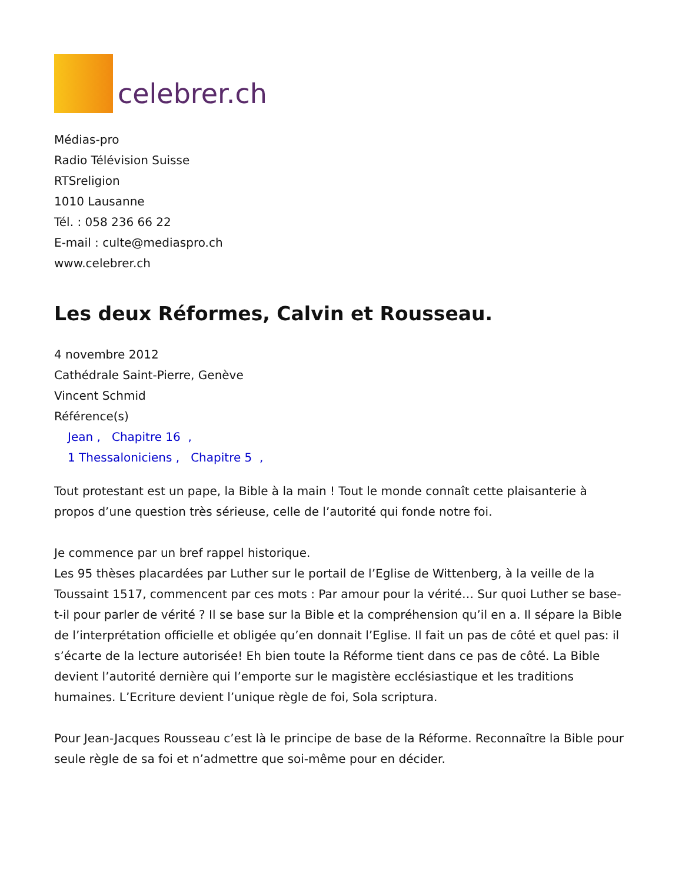celebrer.ch
Médias-pro
Radio Télévision Suisse
RTSreligion
1010 Lausanne
Tél. : 058 236 66 22
E-mail : culte@mediaspro.ch
www.celebrer.ch
Les deux Réformes, Calvin et Rousseau.
4 novembre 2012
Cathédrale Saint-Pierre, Genève
Vincent Schmid
Référence(s)
Jean , Chapitre 16 ,
1 Thessaloniciens , Chapitre 5 ,
Tout protestant est un pape, la Bible à la main ! Tout le monde connaît cette plaisanterie à propos d’une question très sérieuse, celle de l’autorité qui fonde notre foi.
Je commence par un bref rappel historique.
Les 95 thèses placardées par Luther sur le portail de l’Eglise de Wittenberg, à la veille de la Toussaint 1517, commencent par ces mots : Par amour pour la vérité… Sur quoi Luther se base-t-il pour parler de vérité ? Il se base sur la Bible et la compréhension qu’il en a. Il sépare la Bible de l’interprétation officielle et obligée qu’en donnait l’Eglise. Il fait un pas de côté et quel pas: il s’écarte de la lecture autorisée! Eh bien toute la Réforme tient dans ce pas de côté. La Bible devient l’autorité dernière qui l’emporte sur le magistère ecclésiastique et les traditions humaines. L’Ecriture devient l’unique règle de foi, Sola scriptura.
Pour Jean-Jacques Rousseau c’est là le principe de base de la Réforme. Reconnaître la Bible pour seule règle de sa foi et n’admettre que soi-même pour en décider.